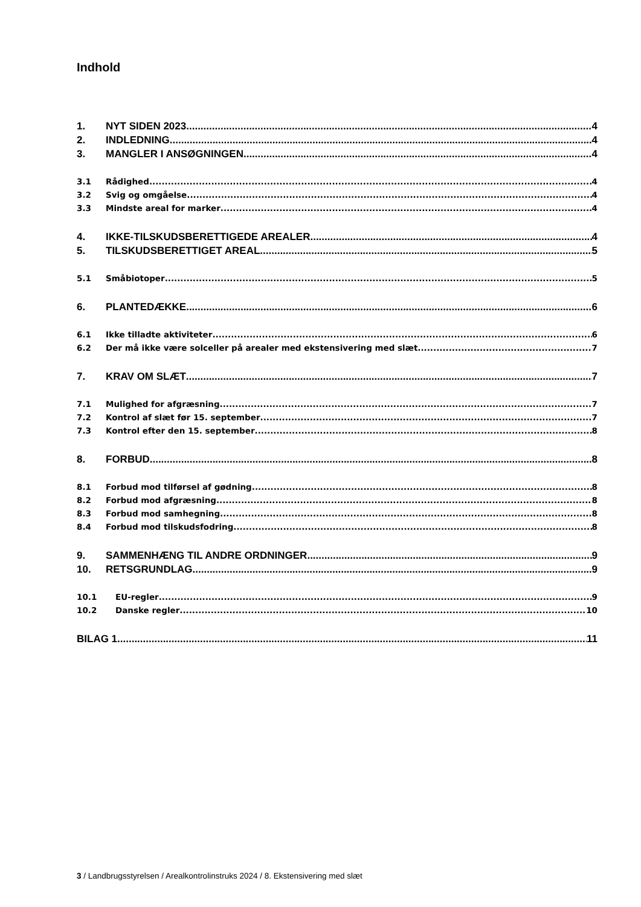Indhold
1. NYT SIDEN 2023 4
2. INDLEDNING 4
3. MANGLER I ANSØGNINGEN 4
3.1 Rådighed 4
3.2 Svig og omgåelse 4
3.3 Mindste areal for marker 4
4. IKKE-TILSKUDSBERETTIGEDE AREALER 4
5. TILSKUDSBERETTIGET AREAL 5
5.1 Småbiotoper 5
6. PLANTEDÆKKE 6
6.1 Ikke tilladte aktiviteter 6
6.2 Der må ikke være solceller på arealer med ekstensivering med slæt 7
7. KRAV OM SLÆT 7
7.1 Mulighed for afgræsning 7
7.2 Kontrol af slæt før 15. september 7
7.3 Kontrol efter den 15. september 8
8. FORBUD 8
8.1 Forbud mod tilførsel af gødning 8
8.2 Forbud mod afgræsning 8
8.3 Forbud mod samhegning 8
8.4 Forbud mod tilskudsfodring 8
9. SAMMENHÆNG TIL ANDRE ORDNINGER 9
10. RETSGRUNDLAG 9
10.1 EU-regler 9
10.2 Danske regler 10
BILAG 1 11
3 / Landbrugsstyrelsen / Arealkontrolinstruks 2024 / 8. Ekstensivering med slæt